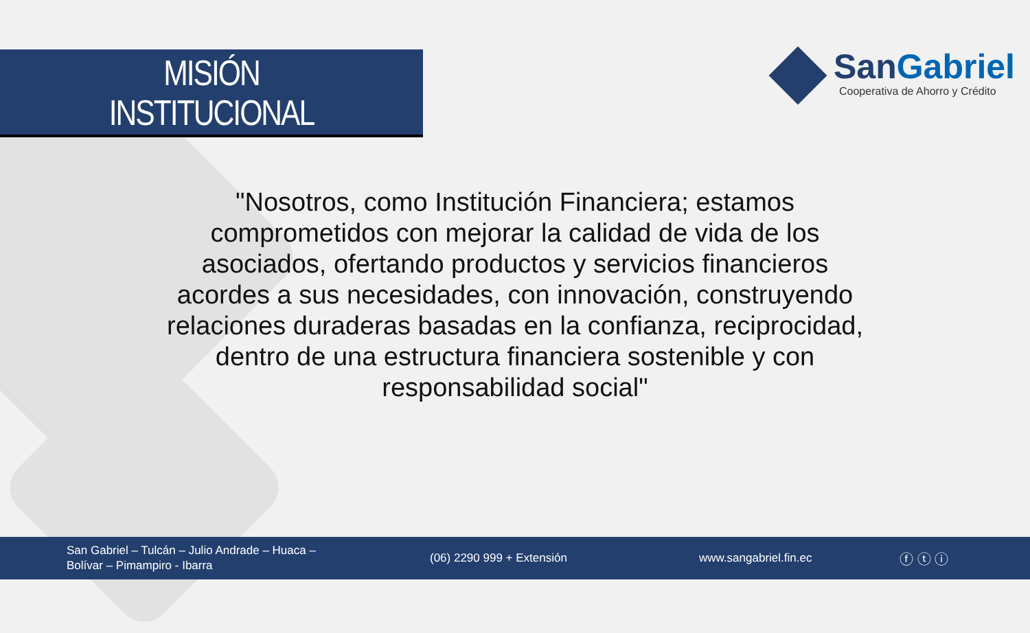MISIÓN
INSTITUCIONAL
SanGabriel
Cooperativa de Ahorro y Crédito
"Nosotros, como Institución Financiera; estamos comprometidos con mejorar la calidad de vida de los asociados, ofertando productos y servicios financieros acordes a sus necesidades, con innovación, construyendo relaciones duraderas basadas en la confianza, reciprocidad, dentro de una estructura financiera sostenible y con responsabilidad social"
San Gabriel – Tulcán – Julio Andrade – Huaca –
Bolívar – Pimampiro - Ibarra
(06) 2290 999 + Extensión www.sangabriel.fin.ec ⓕ ⓣ ⓘ